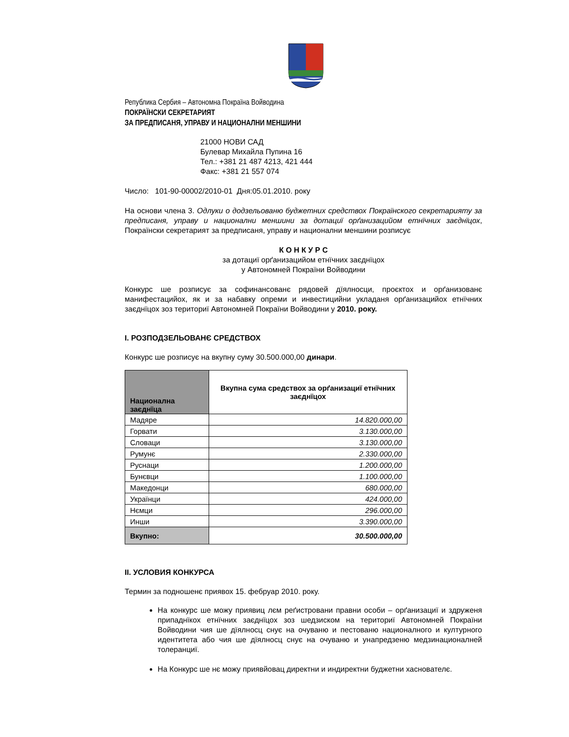Република Сербия – Автономна Покраїна Войводина
ПОКРАЇНСКИ СЕКРЕТАРИЯТ
ЗА ПРЕДПИСАНЯ, УПРАВУ И НАЦИОНАЛНИ МЕНШИНИ
21000 НОВИ САД
Булевар Михайла Пупина 16
Тел.: +381 21 487 4213, 421 444
Факс: +381 21 557 074
Число: 101-90-00002/2010-01 Дня:05.01.2010. року
На основи члена 3. Одлуки о додзельованю буджетних средствох Покраїнского секретарияту за предписаня, управу и национални меншини за дотациї орґанизацийом етнїчних заєднїцох, Покраїнски секретарият за предписаня, управу и национални меншини розписує
К О Н К У Р С
за дотациї орґанизацийом етнїчних заєднїцох
у Автономней Покраїни Войводини
Конкурс ше розписує за софинансованє рядовей дїялносци, проєктох и орґанизованє манифестацийох, як и за набавку опреми и инвестицийни укладаня орґанизацийох етнїчних заєднїцох зоз териториї Автономней Покраїни Войводини у 2010. року.
I. РОЗПОДЗЕЛЬОВАНЄ СРЕДСТВОХ
Конкурс ше розписує на вкупну суму 30.500.000,00 динари.
| Национална заєднїца | Вкупна сума средствох за орґанизациї етнїчних заєднїцох |
| --- | --- |
| Мадяре | 14.820.000,00 |
| Горвати | 3.130.000,00 |
| Словаци | 3.130.000,00 |
| Румунє | 2.330.000,00 |
| Руснаци | 1.200.000,00 |
| Бунєвци | 1.100.000,00 |
| Македонци | 680.000,00 |
| Українци | 424.000,00 |
| Нємци | 296.000,00 |
| Инши | 3.390.000,00 |
| Вкупно: | 30.500.000,00 |
II. УСЛОВИЯ КОНКУРСА
Термин за подношенє приявох 15. фебруар 2010. року.
На конкурс ше можу приявиц лєм реґистровани правни особи – орґанизациї и здруженя припаднїкох етнїчних заєднїцох зоз шедзиском на териториї Автономней Покраїни Войводини чия ше дїялносц снує на очуваню и пестованю националного и културного идентитета або чия ше дїялносц снує на очуваню и унапредзеню медзинационалней толеранциї.
На Конкурс ше нє можу приявйовац директни и индиректни буджетни хаснователє.